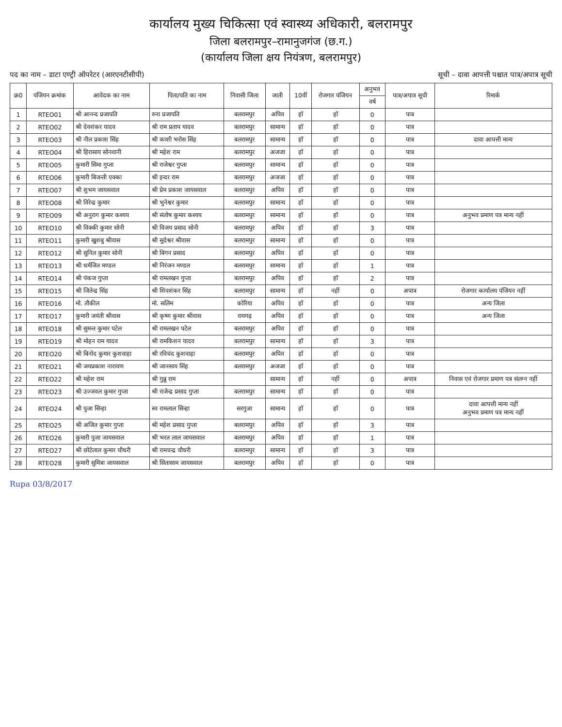कार्यालय मुख्य चिकित्सा एवं स्वास्थ्य अधिकारी, बलरामपुर
जिला बलरामपुर–रामानुजगंज (छ.ग.)
(कार्यालय जिला क्षय नियंत्रण, बलरामपुर)
पद का नाम – डाटा एण्ट्री ऑपरेटर (आरएनटीसीपी) सूची – दावा आपत्ती पश्चात पात्र/अपात्र सूची
| क्र0 | पंजियन क्रमांक | आवेदक का नाम | पिता/पति का नाम | निवासी जिला | जाती | 10वीं | रोजगार पंजियन | अनुभव | पात्र/अपात्र सूची | रिमार्क |
| --- | --- | --- | --- | --- | --- | --- | --- | --- | --- | --- |
| | | | | | | | | वर्ष | | |
| 1 | RTEO01 | श्री आनन्द प्रजापति | रुना प्रजापति | बलरामपुर | अपिव | हॉ | हॉ | 0 | पात्र | |
| 2 | RTEO02 | श्री देवशंकर यादव | श्री राम प्रताप यादव | बलरामपुर | सामान्य | हॉ | हॉ | 0 | पात्र | |
| 3 | RTEO03 | श्री नील प्रकाश सिंह | श्री काशी भरोस सिंह | बलरामपुर | सामान्य | हॉ | हॉ | 0 | पात्र | दावा आपत्ती मान्य |
| 4 | RTEO04 | श्री हिरासाय सोनवानी | श्री महेश राम | बलरामपुर | अजजा | हॉ | हॉ | 0 | पात्र | |
| 5 | RTEO05 | कुमारी सिमा गुप्ता | श्री राजेश्वर गुप्ता | बलरामपुर | सामान्य | हॉ | हॉ | 0 | पात्र | |
| 6 | RTEO06 | कुमारी बिजन्ती एक्का | श्री इन्दर राम | बलरामपुर | अजजा | हॉ | हॉ | 0 | पात्र | |
| 7 | RTEO07 | श्री शुभम जायसवाल | श्री प्रेम प्रकाश जायसवाल | बलरामपुर | अपिव | हॉ | हॉ | 0 | पात्र | |
| 8 | RTEO08 | श्री विरेन्द्र कुमार | श्री भुनेश्वर कुमार | बलरामपुर | सामान्य | हॉ | हॉ | 0 | पात्र | |
| 9 | RTEO09 | श्री अनुराग कुमार कश्यप | श्री संतोष कुमार कश्यप | बलरामपुर | सामान्य | हॉ | हॉ | 0 | पात्र | अनुभव प्रमाण पत्र मान्य नहीं |
| 10 | RTEO10 | श्री विक्की कुमार सोनी | श्री विजय प्रसाद सोनी | बलरामपुर | अपिव | हॉ | हॉ | 3 | पात्र | |
| 11 | RTEO11 | कुमारी खुशबु श्रीवास | श्री सुदेश्वर श्रीवास | बलरामपुर | सामान्य | हॉ | हॉ | 0 | पात्र | |
| 12 | RTEO12 | श्री सुनिल कुमार सोनी | श्री बिगन प्रसाद | बलरामपुर | अपिव | हॉ | हॉ | 0 | पात्र | |
| 13 | RTEO13 | श्री धर्मजित मण्डल | श्री निरंजन मण्डल | बलरामपुर | सामान्य | हॉ | हॉ | 1 | पात्र | |
| 14 | RTEO14 | श्री पंकज गुप्ता | श्री रामलखन गुप्ता | बलरामपुर | अपिव | हॉ | हॉ | 2 | पात्र | |
| 15 | RTEO15 | श्री जितेन्द्र सिंह | श्री शिवशंकर सिंह | बलरामपुर | सामान्य | हॉ | नहीं | 0 | अपात्र | रोजगार कार्यालय पंजियन नहीं |
| 16 | RTEO16 | मो. तौकील | मो. सलिम | कोरिया | अपिव | हॉ | हॉ | 0 | पात्र | अन्य जिला |
| 17 | RTEO17 | कुमारी जयंती श्रीवास | श्री कृष्ण कुमार श्रीवास | रायगढ़ | अपिव | हॉ | हॉ | 0 | पात्र | अन्य जिला |
| 18 | RTEO18 | श्री सुमन्त कुमार पटेल | श्री रामलखन पटेल | बलरामपुर | अपिव | हॉ | हॉ | 0 | पात्र | |
| 19 | RTEO19 | श्री मोहन राम यादव | श्री रामकिशन यादव | बलरामपुर | सामान्य | हॉ | हॉ | 3 | पात्र | |
| 20 | RTEO20 | श्री बिनोद कुमार कुशवाहा | श्री रविचंद कुशवाहा | बलरामपुर | अपिव | हॉ | हॉ | 0 | पात्र | |
| 21 | RTEO21 | श्री जयप्रकाश नारायण | श्री जानसाय सिंह | बलरामपुर | अजजा | हॉ | हॉ | 0 | पात्र | |
| 22 | RTEO22 | श्री महेश राम | श्री गुन्नु राम | | सामान्य | हॉ | नहीं | 0 | अपात्र | निवास एवं रोजगार प्रमाण पत्र संलग्न नहीं |
| 23 | RTEO23 | श्री उज्जवल कुमार गुप्ता | श्री राजेन्द्र प्रसाद गुप्ता | बलरामपुर | सामान्य | हॉ | हॉ | 0 | पात्र | |
| 24 | RTEO24 | श्री पुजा सिन्हा | स्व रामलाल सिन्हा | सरगुजा | सामान्य | हॉ | हॉ | 0 | पात्र | दावा आपत्ती मान्य नहीं अनुभव प्रमाण पत्र मान्य नहीं |
| 25 | RTEO25 | श्री अजित कुमार गुप्ता | श्री महेश प्रसाद गुप्ता | बलरामपुर | अपिव | हॉ | हॉ | 3 | पात्र | |
| 26 | RTEO26 | कुमारी पुजा जायसवाल | श्री भरत लाल जायसवाल | बलरामपुर | अपिव | हॉ | हॉ | 1 | पात्र | |
| 27 | RTEO27 | श्री छोटेलाल कुमार चौधरी | श्री रामचन्द्र चौधरी | बलरामपुर | सामान्य | हॉ | हॉ | 3 | पात्र | |
| 28 | RTEO28 | कुमारी सुमित्रा जायसवाल | श्री सितासाम जायसवाल | बलरामपुर | अपिव | हॉ | हॉ | 0 | पात्र | |
Rupa 03/8/2017